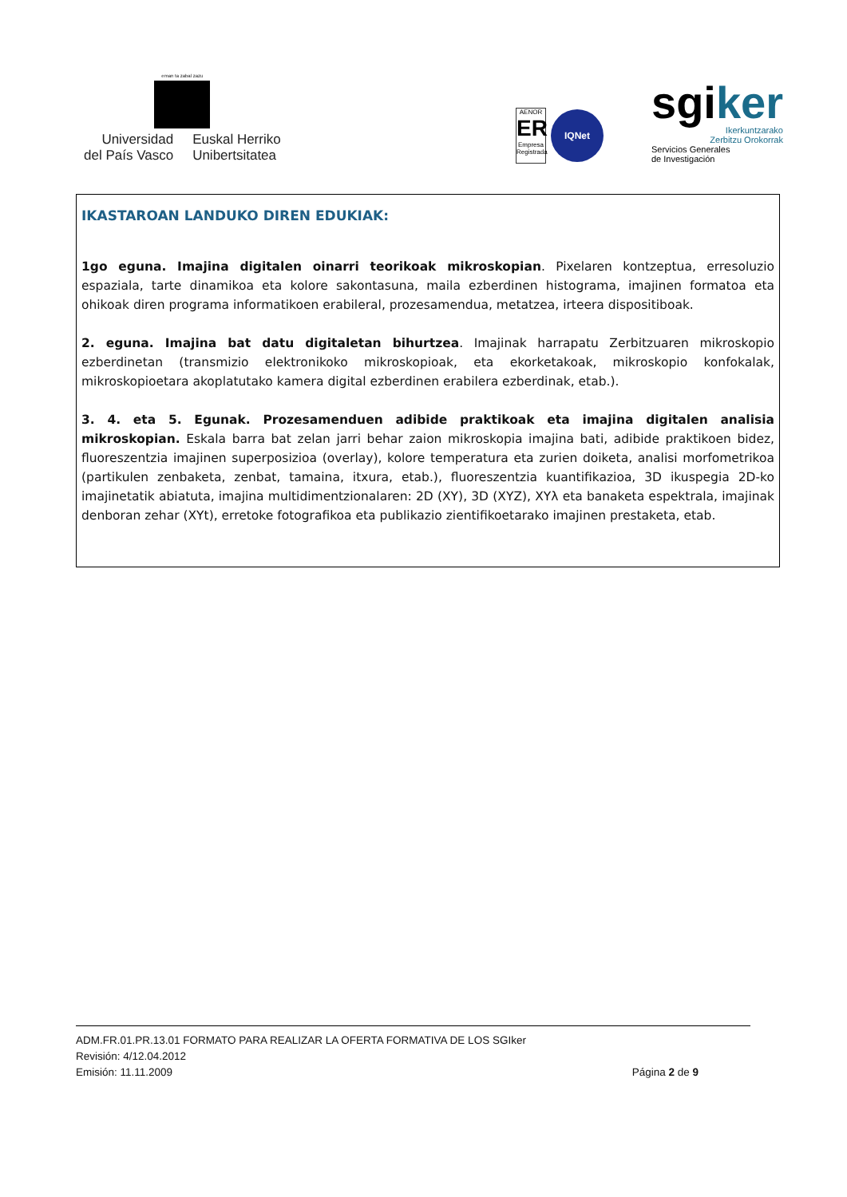eman ta zabal zazu
Universidad
del País Vasco
Euskal Herriko
Unibertsitatea
AENOR
ER
Empresa Registrada
IQNet
sgiker
Ikerkuntzarako
Zerbitzu Orokorrak
Servicios Generales
de Investigación
IKASTAROAN LANDUKO DIREN EDUKIAK:
1go eguna. Imajina digitalen oinarri teorikoak mikroskopian. Pixelaren kontzeptua, erresoluzio espaziala, tarte dinamikoa eta kolore sakontasuna, maila ezberdinen histograma, imajinen formatoa eta ohikoak diren programa informatikoen erabileral, prozesamendua, metatzea, irteera dispositiboak.
2. eguna. Imajina bat datu digitaletan bihurtzea. Imajinak harrapatu Zerbitzuaren mikroskopio ezberdinetan (transmizio elektronikoko mikroskopioak, eta ekorketakoak, mikroskopio konfokalak, mikroskopioetara akoplatutako kamera digital ezberdinen erabilera ezberdinak, etab.).
3. 4. eta 5. Egunak. Prozesamenduen adibide praktikoak eta imajina digitalen analisia mikroskopian. Eskala barra bat zelan jarri behar zaion mikroskopia imajina bati, adibide praktikoen bidez, fluoreszentzia imajinen superposizioa (overlay), kolore temperatura eta zurien doiketa, analisi morfometrikoa (partikulen zenbaketa, zenbat, tamaina, itxura, etab.), fluoreszentzia kuantifikazioa, 3D ikuspegia 2D-ko imajinetatik abiatuta, imajina multidimentzionalaren: 2D (XY), 3D (XYZ), XYλ eta banaketa espektrala, imajinak denboran zehar (XYt), erretoke fotografikoa eta publikazio zientifikoetarako imajinen prestaketa, etab.
ADM.FR.01.PR.13.01 FORMATO PARA REALIZAR LA OFERTA FORMATIVA DE LOS SGIker
Revisión: 4/12.04.2012
Emisión: 11.11.2009 Página 2 de 9